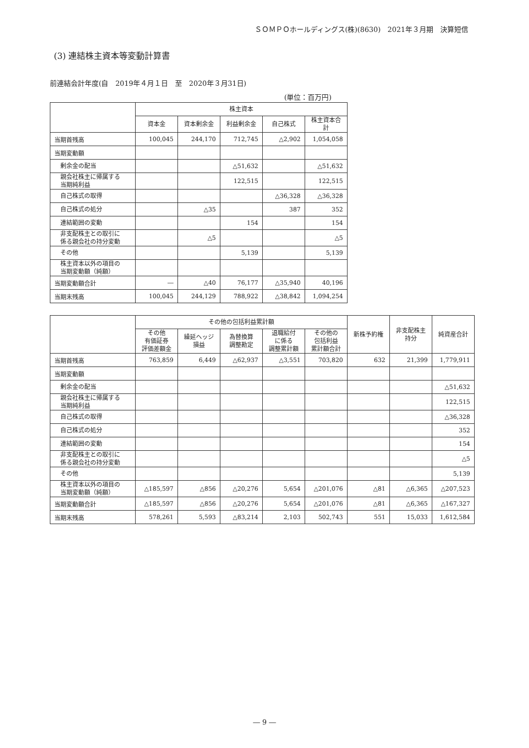ＳＯＭＰＯホールディングス(株)(8630)　2021年３月期　決算短信
(3) 連結株主資本等変動計算書
前連結会計年度(自　2019年４月１日　至　2020年３月31日)
(単位：百万円)
| | 株主資本 | | | | |
| --- | --- | --- | --- | --- | --- |
| | 資本金 | 資本剰余金 | 利益剰余金 | 自己株式 | 株主資本合計 |
| 当期首残高 | 100,045 | 244,170 | 712,745 | △2,902 | 1,054,058 |
| 当期変動額 | | | | | |
| 剰余金の配当 | | | △51,632 | | △51,632 |
| 親会社株主に帰属する 当期純利益 | | | 122,515 | | 122,515 |
| 自己株式の取得 | | | | △36,328 | △36,328 |
| 自己株式の処分 | | △35 | | 387 | 352 |
| 連結範囲の変動 | | | 154 | | 154 |
| 非支配株主との取引に 係る親会社の持分変動 | | △5 | | | △5 |
| その他 | | | 5,139 | | 5,139 |
| 株主資本以外の項目の 当期変動額（純額） | | | | | |
| 当期変動額合計 | ― | △40 | 76,177 | △35,940 | 40,196 |
| 当期末残高 | 100,045 | 244,129 | 788,922 | △38,842 | 1,094,254 |
| | その他の包括利益累計額 | | | | | 新株予約権 | 非支配株主 持分 | 純資産合計 |
| --- | --- | --- | --- | --- | --- | --- | --- | --- |
| | その他 有価証券 評価差額金 | 繰延ヘッジ 損益 | 為替換算 調整勘定 | 退職給付 に係る 調整累計額 | その他の 包括利益 累計額合計 | | | |
| 当期首残高 | 763,859 | 6,449 | △62,937 | △3,551 | 703,820 | 632 | 21,399 | 1,779,911 |
| 当期変動額 | | | | | | | | |
| 剰余金の配当 | | | | | | | | △51,632 |
| 親会社株主に帰属する 当期純利益 | | | | | | | | 122,515 |
| 自己株式の取得 | | | | | | | | △36,328 |
| 自己株式の処分 | | | | | | | | 352 |
| 連結範囲の変動 | | | | | | | | 154 |
| 非支配株主との取引に 係る親会社の持分変動 | | | | | | | | △5 |
| その他 | | | | | | | | 5,139 |
| 株主資本以外の項目の 当期変動額（純額） | △185,597 | △856 | △20,276 | 5,654 | △201,076 | △81 | △6,365 | △207,523 |
| 当期変動額合計 | △185,597 | △856 | △20,276 | 5,654 | △201,076 | △81 | △6,365 | △167,327 |
| 当期末残高 | 578,261 | 5,593 | △83,214 | 2,103 | 502,743 | 551 | 15,033 | 1,612,584 |
― 9 ―